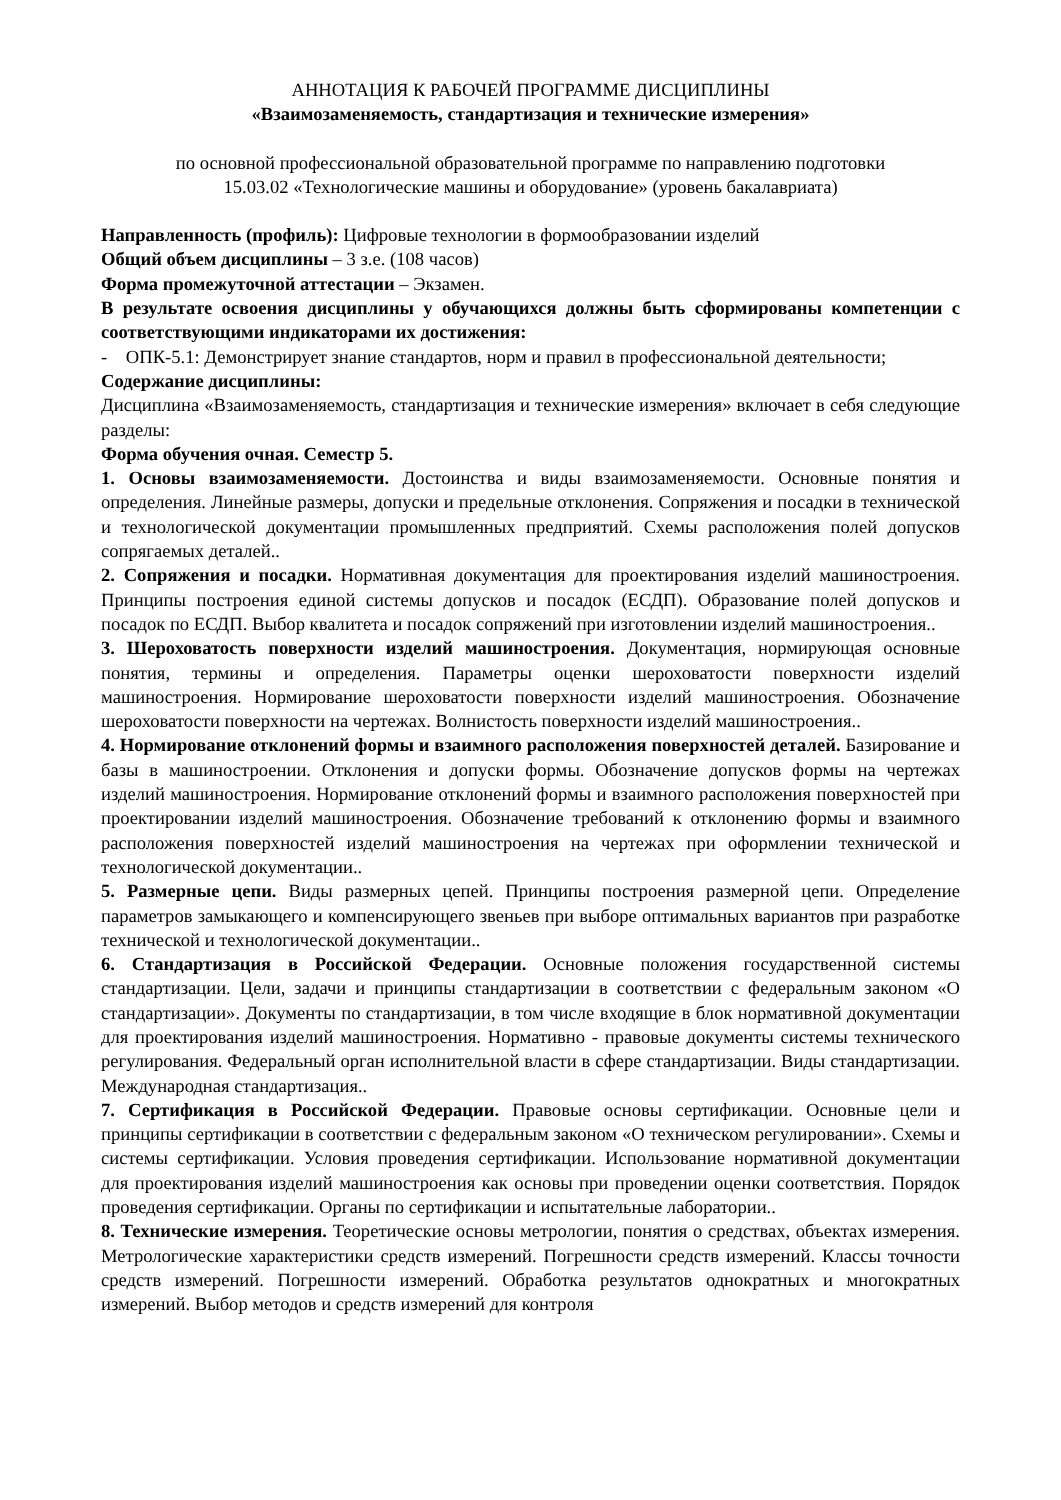АННОТАЦИЯ К РАБОЧЕЙ ПРОГРАММЕ ДИСЦИПЛИНЫ
«Взаимозаменяемость, стандартизация и технические измерения»
по основной профессиональной образовательной программе по направлению подготовки
15.03.02 «Технологические машины и оборудование» (уровень бакалавриата)
Направленность (профиль): Цифровые технологии в формообразовании изделий
Общий объем дисциплины – 3 з.е. (108 часов)
Форма промежуточной аттестации – Экзамен.
В результате освоения дисциплины у обучающихся должны быть сформированы компетенции с соответствующими индикаторами их достижения:
- ОПК-5.1: Демонстрирует знание стандартов, норм и правил в профессиональной деятельности;
Содержание дисциплины:
Дисциплина «Взаимозаменяемость, стандартизация и технические измерения» включает в себя следующие разделы:
Форма обучения очная. Семестр 5.
1. Основы взаимозаменяемости. Достоинства и виды взаимозаменяемости. Основные понятия и определения. Линейные размеры, допуски и предельные отклонения. Сопряжения и посадки в технической и технологической документации промышленных предприятий. Схемы расположения полей допусков сопрягаемых деталей..
2. Сопряжения и посадки. Нормативная документация для проектирования изделий машиностроения. Принципы построения единой системы допусков и посадок (ЕСДП). Образование полей допусков и посадок по ЕСДП. Выбор квалитета и посадок сопряжений при изготовлении изделий машиностроения..
3. Шероховатость поверхности изделий машиностроения. Документация, нормирующая основные понятия, термины и определения. Параметры оценки шероховатости поверхности изделий машиностроения. Нормирование шероховатости поверхности изделий машиностроения. Обозначение шероховатости поверхности на чертежах. Волнистость поверхности изделий машиностроения..
4. Нормирование отклонений формы и взаимного расположения поверхностей деталей. Базирование и базы в машиностроении. Отклонения и допуски формы. Обозначение допусков формы на чертежах изделий машиностроения. Нормирование отклонений формы и взаимного расположения поверхностей при проектировании изделий машиностроения. Обозначение требований к отклонению формы и взаимного расположения поверхностей изделий машиностроения на чертежах при оформлении технической и технологической документации..
5. Размерные цепи. Виды размерных цепей. Принципы построения размерной цепи. Определение параметров замыкающего и компенсирующего звеньев при выборе оптимальных вариантов при разработке технической и технологической документации..
6. Стандартизация в Российской Федерации. Основные положения государственной системы стандартизации. Цели, задачи и принципы стандартизации в соответствии с федеральным законом «О стандартизации». Документы по стандартизации, в том числе входящие в блок нормативной документации для проектирования изделий машиностроения. Нормативно - правовые документы системы технического регулирования. Федеральный орган исполнительной власти в сфере стандартизации. Виды стандартизации. Международная стандартизация..
7. Сертификация в Российской Федерации. Правовые основы сертификации. Основные цели и принципы сертификации в соответствии с федеральным законом «О техническом регулировании». Схемы и системы сертификации. Условия проведения сертификации. Использование нормативной документации для проектирования изделий машиностроения как основы при проведении оценки соответствия. Порядок проведения сертификации. Органы по сертификации и испытательные лаборатории..
8. Технические измерения. Теоретические основы метрологии, понятия о средствах, объектах измерения. Метрологические характеристики средств измерений. Погрешности средств измерений. Классы точности средств измерений. Погрешности измерений. Обработка результатов однократных и многократных измерений. Выбор методов и средств измерений для контроля